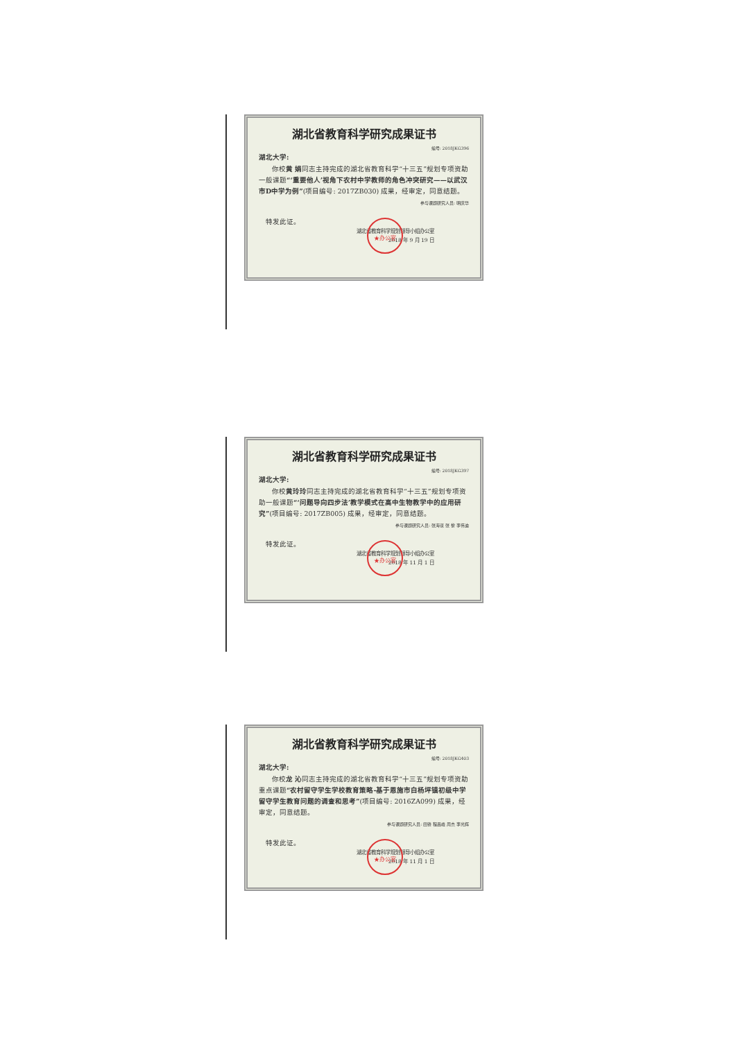湖北省教育科学研究成果证书
编号: 2018JKG396
湖北大学:
  你校黄 娟同志主持完成的湖北省教育科学“十三五”规划专项资助一般课题“‘重要他人’视角下农村中学教师的角色冲突研究——以武汉市D中学为例”(项目编号: 2017ZB030) 成果，经审定，同意结题。
参与课题研究人员: 明庆华
 特发此证。
★办公室
湖北省教育科学规划领导小组办公室
2018 年 9 月 19 日
湖北省教育科学研究成果证书
编号: 2018JKG397
湖北大学:
  你校黄玲玲同志主持完成的湖北省教育科学“十三五”规划专项资助一般课题“‘问题导向四步法’教学模式在高中生物教学中的应用研究”(项目编号: 2017ZB005) 成果，经审定，同意结题。
参与课题研究人员: 张海谋 张 黎 李伟迪
 特发此证。
★办公室
湖北省教育科学规划领导小组办公室
2018 年 11 月 1 日
湖北省教育科学研究成果证书
编号: 2018JKG403
湖北大学:
  你校龙 沁同志主持完成的湖北省教育科学“十三五”规划专项资助重点课题“农村留守学生学校教育策略-基于恩施市白杨坪镇初级中学留守学生教育问题的调查和思考”(项目编号: 2016ZA099) 成果，经审定，同意结题。
参与课题研究人员: 田锋 程昌峰 周杰 李光辉
 特发此证。
★办公室
湖北省教育科学规划领导小组办公室
2018 年 11 月 1 日